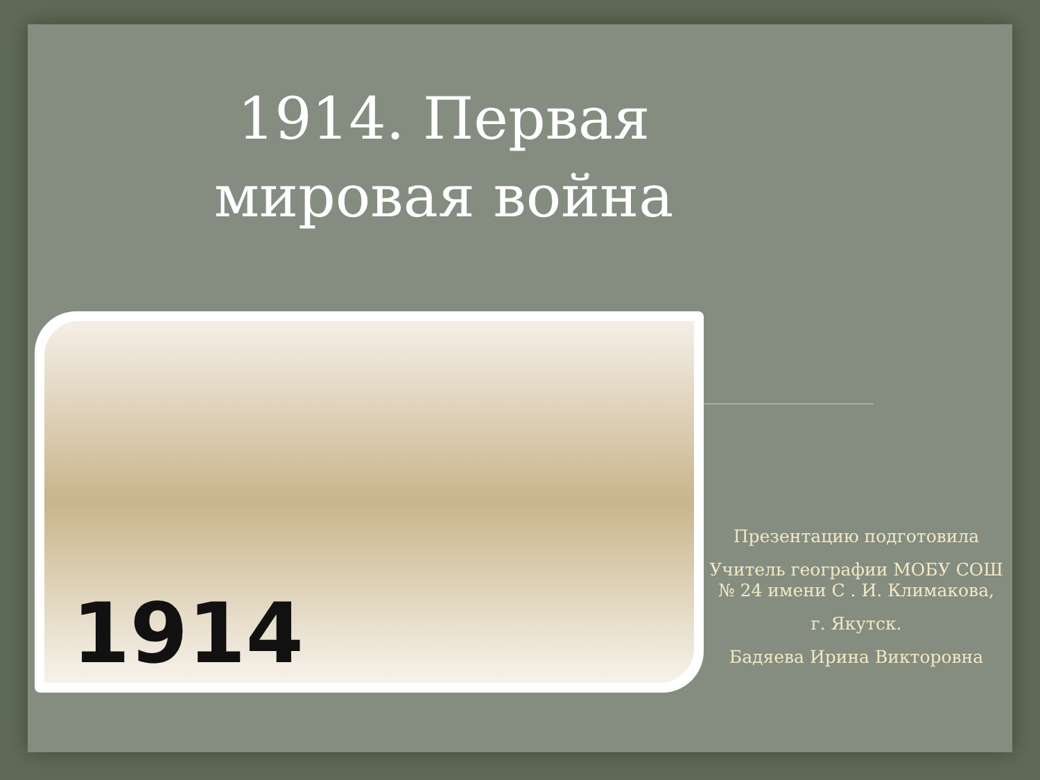1914. Первая мировая война
1914
Презентацию подготовила
Учитель географии МОБУ СОШ № 24 имени С . И. Климакова,
г. Якутск.
Бадяева Ирина Викторовна